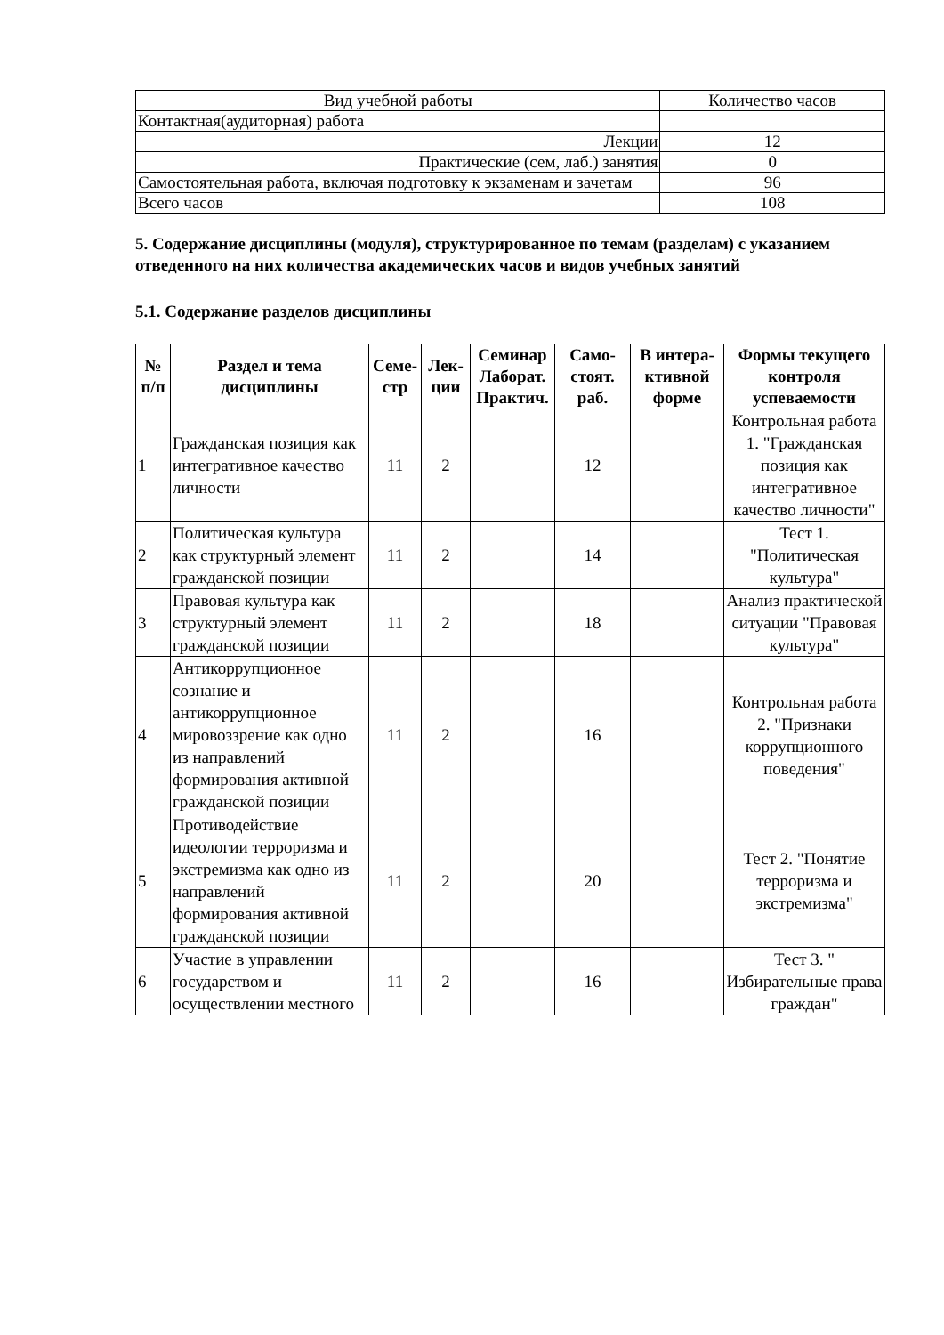| Вид учебной работы | Количество часов |
| Контактная(аудиторная) работа | |
| Лекции | 12 |
| Практические (сем, лаб.) занятия | 0 |
| Самостоятельная работа, включая подготовку к экзаменам и зачетам | 96 |
| Всего часов | 108 |
5. Содержание дисциплины (модуля), структурированное по темам (разделам) с указанием отведенного на них количества академических часов и видов учебных занятий
5.1. Содержание разделов дисциплины
| № п/п | Раздел и тема дисциплины | Семе-стр | Лек-ции | Семинар Лаборат. Практич. | Само-стоят. раб. | В интера-ктивной форме | Формы текущего контроля успеваемости |
| --- | --- | --- | --- | --- | --- | --- | --- |
| 1 | Гражданская позиция как интегративное качество личности | 11 | 2 | | 12 | | Контрольная работа 1. "Гражданская позиция как интегративное качество личности" |
| 2 | Политическая культура как структурный элемент гражданской позиции | 11 | 2 | | 14 | | Тест 1. "Политическая культура" |
| 3 | Правовая культура как структурный элемент гражданской позиции | 11 | 2 | | 18 | | Анализ практической ситуации "Правовая культура" |
| 4 | Антикоррупционное сознание и антикоррупционное мировоззрение как одно из направлений формирования активной гражданской позиции | 11 | 2 | | 16 | | Контрольная работа 2. "Признаки коррупционного поведения" |
| 5 | Противодействие идеологии терроризма и экстремизма как одно из направлений формирования активной гражданской позиции | 11 | 2 | | 20 | | Тест 2. "Понятие терроризма и экстремизма" |
| 6 | Участие в управлении государством и осуществлении местного | 11 | 2 | | 16 | | Тест 3. " Избирательные права граждан" |